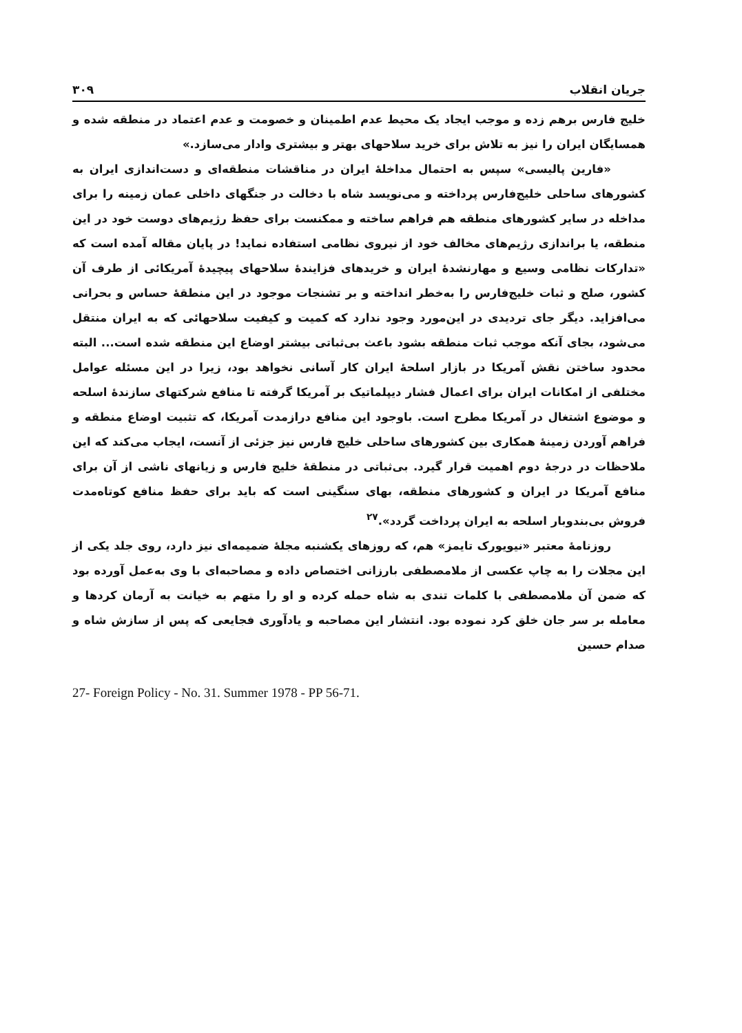جریان انقلاب ۳۰۹
خلیج فارس برهم زده و موجب ایجاد یک محیط عدم اطمینان و خصومت و عدم اعتماد در منطقه شده و همسایگان ایران را نیز به تلاش برای خرید سلاحهای بهتر و بیشتری وادار می‌سازد.»
«فارین پالیسی» سپس به احتمال مداخلهٔ ایران در مناقشات منطقه‌ای و دست‌اندازی ایران به کشورهای ساحلی خلیج‌فارس پرداخته و می‌نویسد شاه با دخالت در جنگهای داخلی عمان زمینه را برای مداخله در سایر کشورهای منطقه هم فراهم ساخته و ممکنست برای حفظ رژیم‌های دوست خود در این منطقه، یا براندازی رژیم‌های مخالف خود از نیروی نظامی استفاده نماید! در پایان مقاله آمده است که «تدارکات نظامی وسیع و مهارنشدهٔ ایران و خریدهای فزایندهٔ سلاحهای پیچیدهٔ آمریکائی از طرف آن کشور، صلح و ثبات خلیج‌فارس را به‌خطر انداخته و بر تشنجات موجود در این منطقهٔ حساس و بحرانی می‌افزاید. دیگر جای تردیدی در این‌مورد وجود ندارد که کمیت و کیفیت سلاحهائی که به ایران منتقل می‌شود، بجای آنکه موجب ثبات منطقه بشود باعث بی‌ثباتی بیشتر اوضاع این منطقه شده است... البته محدود ساختن نقش آمریکا در بازار اسلحهٔ ایران کار آسانی نخواهد بود، زیرا در این مسئله عوامل مختلفی از امکانات ایران برای اعمال فشار دیپلماتیک بر آمریکا گرفته تا منافع شرکتهای سازندهٔ اسلحه و موضوع اشتغال در آمریکا مطرح است. باوجود این منافع درازمدت آمریکا، که تثبیت اوضاع منطقه و فراهم آوردن زمینهٔ همکاری بین کشورهای ساحلی خلیج فارس نیز جزئی از آنست، ایجاب می‌کند که این ملاحظات در درجهٔ دوم اهمیت قرار گیرد. بی‌ثباتی در منطقهٔ خلیج فارس و زیانهای ناشی از آن برای منافع آمریکا در ایران و کشورهای منطقه، بهای سنگینی است که باید برای حفظ منافع کوتاه‌مدت فروش بی‌بندوبار اسلحه به ایران پرداخت گردد».<sup>۲۷</sup>
روزنامهٔ معتبر «نیویورک تایمز» هم، که روزهای یکشنبه مجلهٔ ضمیمه‌ای نیز دارد، روی جلد یکی از این مجلات را به چاپ عکسی از ملامصطفی بارزانی اختصاص داده و مصاحبه‌ای با وی به‌عمل آورده بود که ضمن آن ملامصطفی با کلمات تندی به شاه حمله کرده و او را متهم به خیانت به آرمان کردها و معامله بر سر جان خلق کرد نموده بود. انتشار این مصاحبه و یادآوری فجایعی که پس از سازش شاه و صدام حسین
27- Foreign Policy - No. 31. Summer 1978 - PP 56-71.